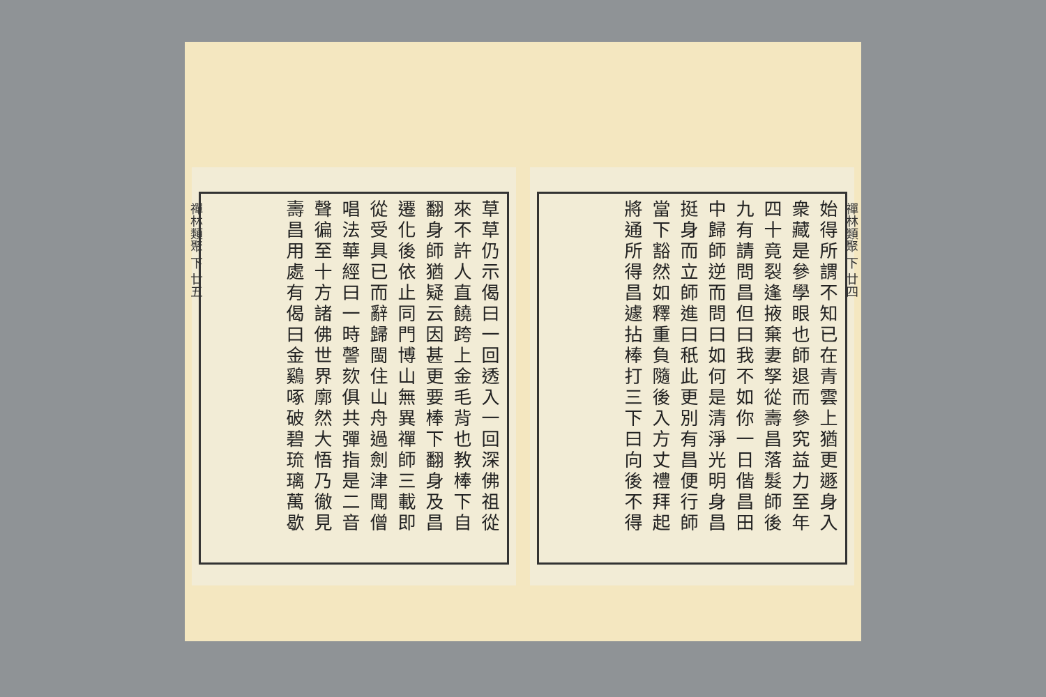禪林類聚 下 廿四
始得所謂不知已在青雲上猶更遯身入
衆藏是參學眼也師退而參究益力至年
四十竟裂逢掖棄妻孥從壽昌落髮師後
九有請問昌但曰我不如你一日偕昌田
中歸師逆而問曰如何是清淨光明身昌
挺身而立師進曰秖此更別有昌便行師
當下豁然如釋重負隨後入方丈禮拜起
將通所得昌遽拈棒打三下曰向後不得
草草仍示偈曰一回透入一回深佛祖從
來不許人直饒跨上金毛背也教棒下自
翻身師猶疑云因甚更要棒下翻身及昌
遷化後依止同門博山無異禪師三載即
從受具已而辭歸閩住山舟過劍津聞僧
唱法華經曰一時謦欬俱共彈指是二音
聲徧至十方諸佛世界廓然大悟乃徹見
壽昌用處有偈曰金鷄啄破碧琉璃萬歇
禪林類聚 下 廿五